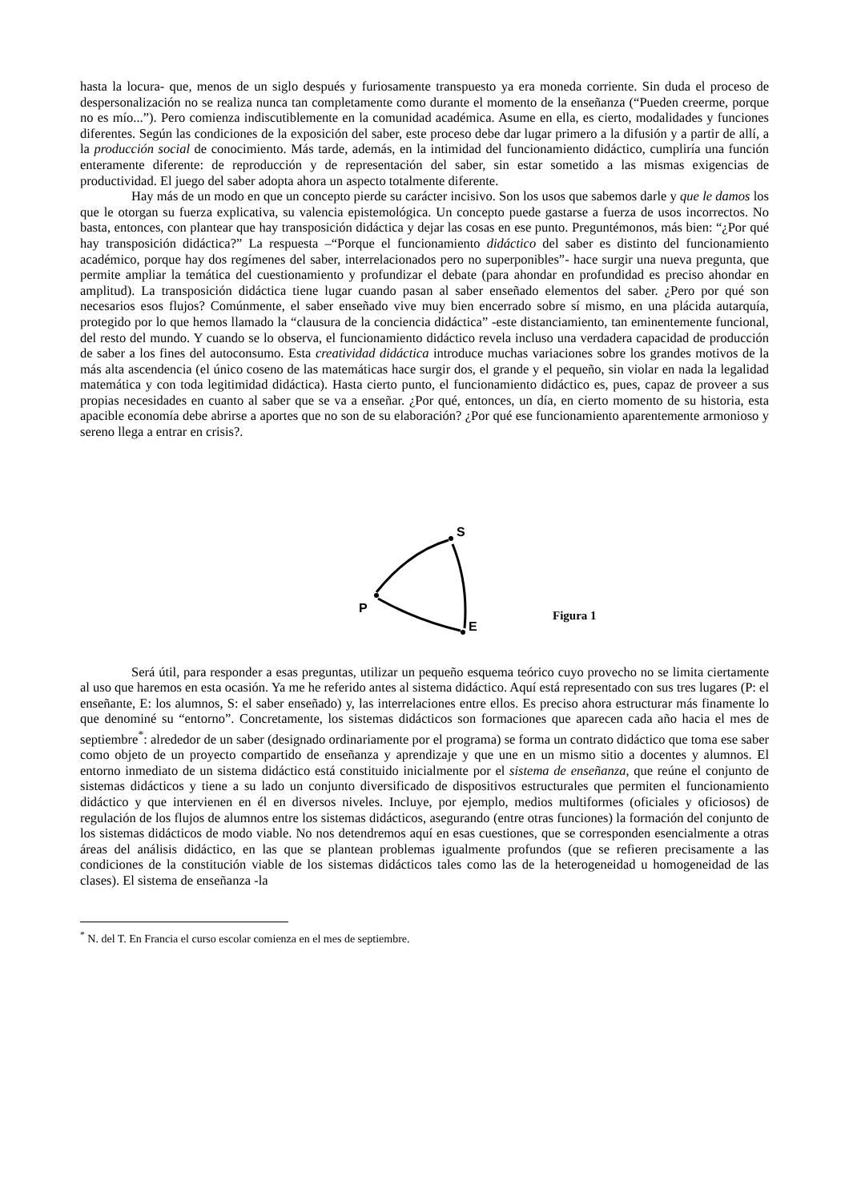hasta la locura- que, menos de un siglo después y furiosamente transpuesto ya era moneda corriente. Sin duda el proceso de despersonalización no se realiza nunca tan completamente como durante el momento de la enseñanza (“Pueden creerme, porque no es mío...”). Pero comienza indiscutiblemente en la comunidad académica. Asume en ella, es cierto, modalidades y funciones diferentes. Según las condiciones de la exposición del saber, este proceso debe dar lugar primero a la difusión y a partir de allí, a la producción social de conocimiento. Más tarde, además, en la intimidad del funcionamiento didáctico, cumpliría una función enteramente diferente: de reproducción y de representación del saber, sin estar sometido a las mismas exigencias de productividad. El juego del saber adopta ahora un aspecto totalmente diferente.
Hay más de un modo en que un concepto pierde su carácter incisivo. Son los usos que sabemos darle y que le damos los que le otorgan su fuerza explicativa, su valencia epistemológica. Un concepto puede gastarse a fuerza de usos incorrectos. No basta, entonces, con plantear que hay transposición didáctica y dejar las cosas en ese punto. Preguntémonos, más bien: “¿Por qué hay transposición didáctica?” La respuesta –“Porque el funcionamiento didáctico del saber es distinto del funcionamiento académico, porque hay dos regímenes del saber, interrelacionados pero no superponibles”- hace surgir una nueva pregunta, que permite ampliar la temática del cuestionamiento y profundizar el debate (para ahondar en profundidad es preciso ahondar en amplitud). La transposición didáctica tiene lugar cuando pasan al saber enseñado elementos del saber. ¿Pero por qué son necesarios esos flujos? Comúnmente, el saber enseñado vive muy bien encerrado sobre sí mismo, en una plácida autarquía, protegido por lo que hemos llamado la “clausura de la conciencia didáctica” -este distanciamiento, tan eminentemente funcional, del resto del mundo. Y cuando se lo observa, el funcionamiento didáctico revela incluso una verdadera capacidad de producción de saber a los fines del autoconsumo. Esta creatividad didáctica introduce muchas variaciones sobre los grandes motivos de la más alta ascendencia (el único coseno de las matemáticas hace surgir dos, el grande y el pequeño, sin violar en nada la legalidad matemática y con toda legitimidad didáctica). Hasta cierto punto, el funcionamiento didáctico es, pues, capaz de proveer a sus propias necesidades en cuanto al saber que se va a enseñar. ¿Por qué, entonces, un día, en cierto momento de su historia, esta apacible economía debe abrirse a aportes que no son de su elaboración? ¿Por qué ese funcionamiento aparentemente armonioso y sereno llega a entrar en crisis?.
S
P
E
Figura 1
Será útil, para responder a esas preguntas, utilizar un pequeño esquema teórico cuyo provecho no se limita ciertamente al uso que haremos en esta ocasión. Ya me he referido antes al sistema didáctico. Aquí está representado con sus tres lugares (P: el enseñante, E: los alumnos, S: el saber enseñado) y, las interrelaciones entre ellos. Es preciso ahora estructurar más finamente lo que denominé su “entorno”. Concretamente, los sistemas didácticos son formaciones que aparecen cada año hacia el mes de septiembre<sup>*</sup>: alrededor de un saber (designado ordinariamente por el programa) se forma un contrato didáctico que toma ese saber como objeto de un proyecto compartido de enseñanza y aprendizaje y que une en un mismo sitio a docentes y alumnos. El entorno inmediato de un sistema didáctico está constituido inicialmente por el sistema de enseñanza, que reúne el conjunto de sistemas didácticos y tiene a su lado un conjunto diversificado de dispositivos estructurales que permiten el funcionamiento didáctico y que intervienen en él en diversos niveles. Incluye, por ejemplo, medios multiformes (oficiales y oficiosos) de regulación de los flujos de alumnos entre los sistemas didácticos, asegurando (entre otras funciones) la formación del conjunto de los sistemas didácticos de modo viable. No nos detendremos aquí en esas cuestiones, que se corresponden esencialmente a otras áreas del análisis didáctico, en las que se plantean problemas igualmente profundos (que se refieren precisamente a las condiciones de la constitución viable de los sistemas didácticos tales como las de la heterogeneidad u homogeneidad de las clases). El sistema de enseñanza -la
<sup>*</sup> N. del T. En Francia el curso escolar comienza en el mes de septiembre.